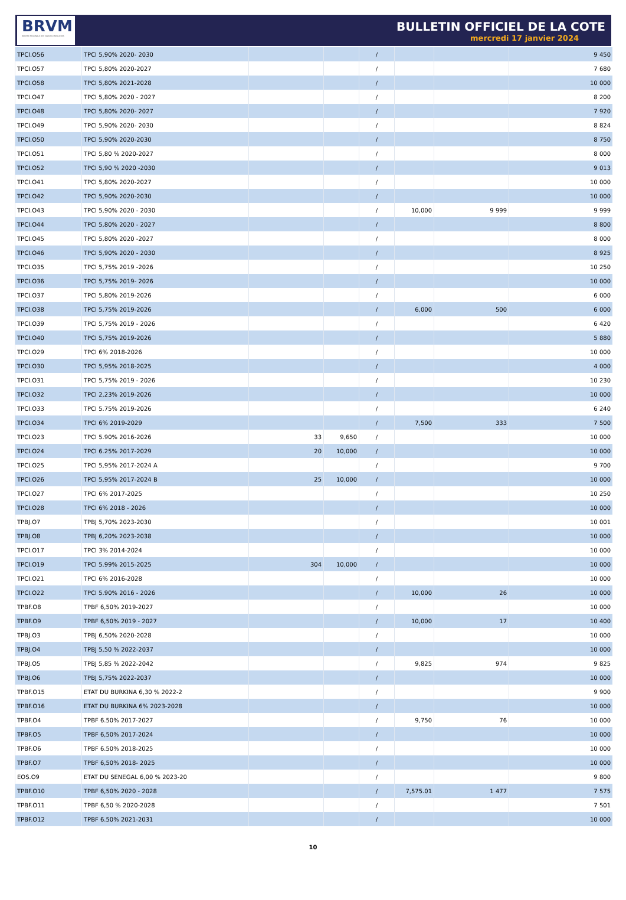BRVM
BOURSE REGIONALE DES VALEURS MOBILIERES
BULLETIN OFFICIEL DE LA COTE
mercredi 17 janvier 2024
| TPCI.O56 | TPCI 5,90% 2020- 2030 | | | / | | | 9 450 |
| TPCI.O57 | TPCI 5,80% 2020-2027 | | | / | | | 7 680 |
| TPCI.O58 | TPCI 5,80% 2021-2028 | | | / | | | 10 000 |
| TPCI.O47 | TPCI 5,80% 2020 - 2027 | | | / | | | 8 200 |
| TPCI.O48 | TPCI 5,80% 2020- 2027 | | | / | | | 7 920 |
| TPCI.O49 | TPCI 5,90% 2020- 2030 | | | / | | | 8 824 |
| TPCI.O50 | TPCI 5,90% 2020-2030 | | | / | | | 8 750 |
| TPCI.O51 | TPCI 5,80 % 2020-2027 | | | / | | | 8 000 |
| TPCI.O52 | TPCI 5,90 % 2020 -2030 | | | / | | | 9 013 |
| TPCI.O41 | TPCI 5,80% 2020-2027 | | | / | | | 10 000 |
| TPCI.O42 | TPCI 5,90% 2020-2030 | | | / | | | 10 000 |
| TPCI.O43 | TPCI 5,90% 2020 - 2030 | | | / | 10,000 | 9 999 | 9 999 |
| TPCI.O44 | TPCI 5,80% 2020 - 2027 | | | / | | | 8 800 |
| TPCI.O45 | TPCI 5,80% 2020 -2027 | | | / | | | 8 000 |
| TPCI.O46 | TPCI 5,90% 2020 - 2030 | | | / | | | 8 925 |
| TPCI.O35 | TPCI 5,75% 2019 -2026 | | | / | | | 10 250 |
| TPCI.O36 | TPCI 5,75% 2019- 2026 | | | / | | | 10 000 |
| TPCI.O37 | TPCI 5,80% 2019-2026 | | | / | | | 6 000 |
| TPCI.O38 | TPCI 5,75% 2019-2026 | | | / | 6,000 | 500 | 6 000 |
| TPCI.O39 | TPCI 5,75% 2019 - 2026 | | | / | | | 6 420 |
| TPCI.O40 | TPCI 5,75% 2019-2026 | | | / | | | 5 880 |
| TPCI.O29 | TPCI 6% 2018-2026 | | | / | | | 10 000 |
| TPCI.O30 | TPCI 5,95% 2018-2025 | | | / | | | 4 000 |
| TPCI.O31 | TPCI 5,75% 2019 - 2026 | | | / | | | 10 230 |
| TPCI.O32 | TPCI 2,23% 2019-2026 | | | / | | | 10 000 |
| TPCI.O33 | TPCI 5.75% 2019-2026 | | | / | | | 6 240 |
| TPCI.O34 | TPCI 6% 2019-2029 | | | / | 7,500 | 333 | 7 500 |
| TPCI.O23 | TPCI 5.90% 2016-2026 | 33 | 9,650 | / | | | 10 000 |
| TPCI.O24 | TPCI 6.25% 2017-2029 | 20 | 10,000 | / | | | 10 000 |
| TPCI.O25 | TPCI 5,95% 2017-2024 A | | | / | | | 9 700 |
| TPCI.O26 | TPCI 5,95% 2017-2024 B | 25 | 10,000 | / | | | 10 000 |
| TPCI.O27 | TPCI 6% 2017-2025 | | | / | | | 10 250 |
| TPCI.O28 | TPCI 6% 2018 - 2026 | | | / | | | 10 000 |
| TPBJ.O7 | TPBJ 5,70% 2023-2030 | | | / | | | 10 001 |
| TPBJ.O8 | TPBJ 6,20% 2023-2038 | | | / | | | 10 000 |
| TPCI.O17 | TPCI 3% 2014-2024 | | | / | | | 10 000 |
| TPCI.O19 | TPCI 5.99% 2015-2025 | 304 | 10,000 | / | | | 10 000 |
| TPCI.O21 | TPCI 6% 2016-2028 | | | / | | | 10 000 |
| TPCI.O22 | TPCI 5.90% 2016 - 2026 | | | / | 10,000 | 26 | 10 000 |
| TPBF.O8 | TPBF 6,50% 2019-2027 | | | / | | | 10 000 |
| TPBF.O9 | TPBF 6,50% 2019 - 2027 | | | / | 10,000 | 17 | 10 400 |
| TPBJ.O3 | TPBJ 6,50% 2020-2028 | | | / | | | 10 000 |
| TPBJ.O4 | TPBJ 5,50 % 2022-2037 | | | / | | | 10 000 |
| TPBJ.O5 | TPBJ 5,85 % 2022-2042 | | | / | 9,825 | 974 | 9 825 |
| TPBJ.O6 | TPBJ 5,75% 2022-2037 | | | / | | | 10 000 |
| TPBF.O15 | ETAT DU BURKINA 6,30 % 2022-2 | | | / | | | 9 900 |
| TPBF.O16 | ETAT DU BURKINA 6% 2023-2028 | | | / | | | 10 000 |
| TPBF.O4 | TPBF 6.50% 2017-2027 | | | / | 9,750 | 76 | 10 000 |
| TPBF.O5 | TPBF 6,50% 2017-2024 | | | / | | | 10 000 |
| TPBF.O6 | TPBF 6.50% 2018-2025 | | | / | | | 10 000 |
| TPBF.O7 | TPBF 6,50% 2018- 2025 | | | / | | | 10 000 |
| EOS.O9 | ETAT DU SENEGAL 6,00 % 2023-20 | | | / | | | 9 800 |
| TPBF.O10 | TPBF 6,50% 2020 - 2028 | | | / | 7,575.01 | 1 477 | 7 575 |
| TPBF.O11 | TPBF 6,50 % 2020-2028 | | | / | | | 7 501 |
| TPBF.O12 | TPBF 6.50% 2021-2031 | | | / | | | 10 000 |
10